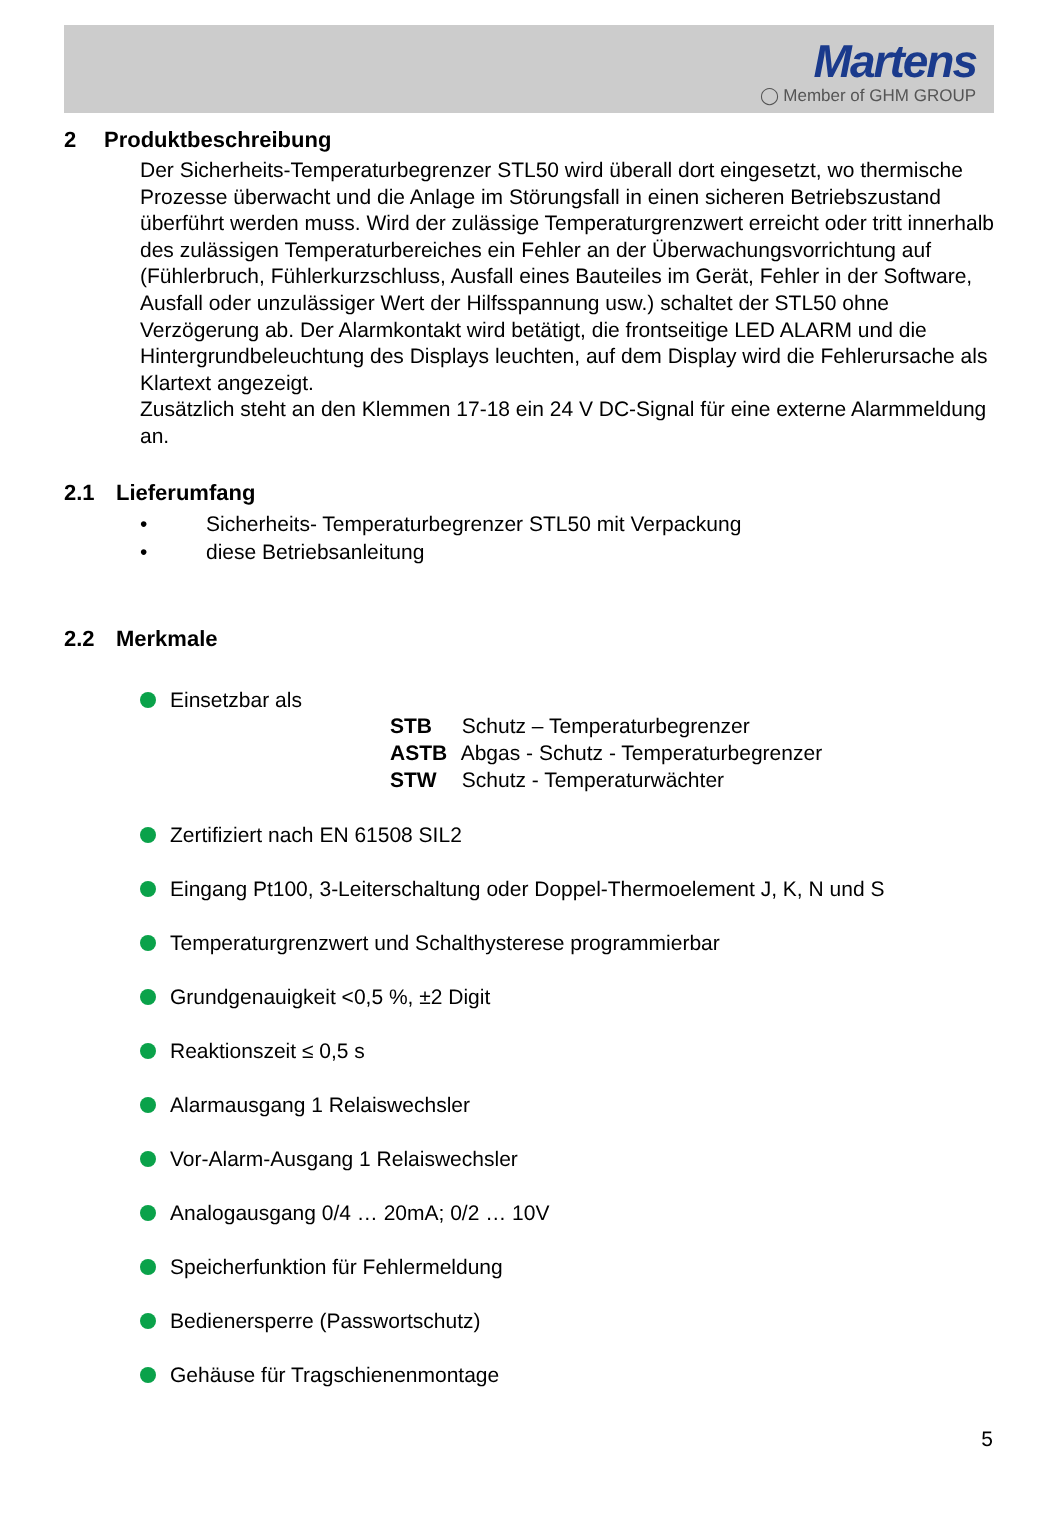Martens
◯ Member of GHM GROUP
2 Produktbeschreibung
Der Sicherheits-Temperaturbegrenzer STL50 wird überall dort eingesetzt, wo thermische Prozesse überwacht und die Anlage im Störungsfall in einen sicheren Betriebszustand überführt werden muss. Wird der zulässige Temperaturgrenzwert erreicht oder tritt innerhalb des zulässigen Temperaturbereiches ein Fehler an der Überwachungsvorrichtung auf (Fühlerbruch, Fühlerkurzschluss, Ausfall eines Bauteiles im Gerät, Fehler in der Software, Ausfall oder unzulässiger Wert der Hilfsspannung usw.) schaltet der STL50 ohne Verzögerung ab. Der Alarmkontakt wird betätigt, die frontseitige LED ALARM und die Hintergrundbeleuchtung des Displays leuchten, auf dem Display wird die Fehlerursache als Klartext angezeigt.
Zusätzlich steht an den Klemmen 17-18 ein 24 V DC-Signal für eine externe Alarmmeldung an.
2.1 Lieferumfang
• Sicherheits- Temperaturbegrenzer STL50 mit Verpackung
• diese Betriebsanleitung
2.2 Merkmale
Einsetzbar als
STB Schutz – Temperaturbegrenzer
ASTB Abgas - Schutz - Temperaturbegrenzer
STW Schutz - Temperaturwächter
Zertifiziert nach EN 61508 SIL2
Eingang Pt100, 3-Leiterschaltung oder Doppel-Thermoelement J, K, N und S
Temperaturgrenzwert und Schalthysterese programmierbar
Grundgenauigkeit <0,5 %, ±2 Digit
Reaktionszeit ≤ 0,5 s
Alarmausgang 1 Relaiswechsler
Vor-Alarm-Ausgang 1 Relaiswechsler
Analogausgang 0/4 … 20mA; 0/2 … 10V
Speicherfunktion für Fehlermeldung
Bedienersperre (Passwortschutz)
Gehäuse für Tragschienenmontage
5